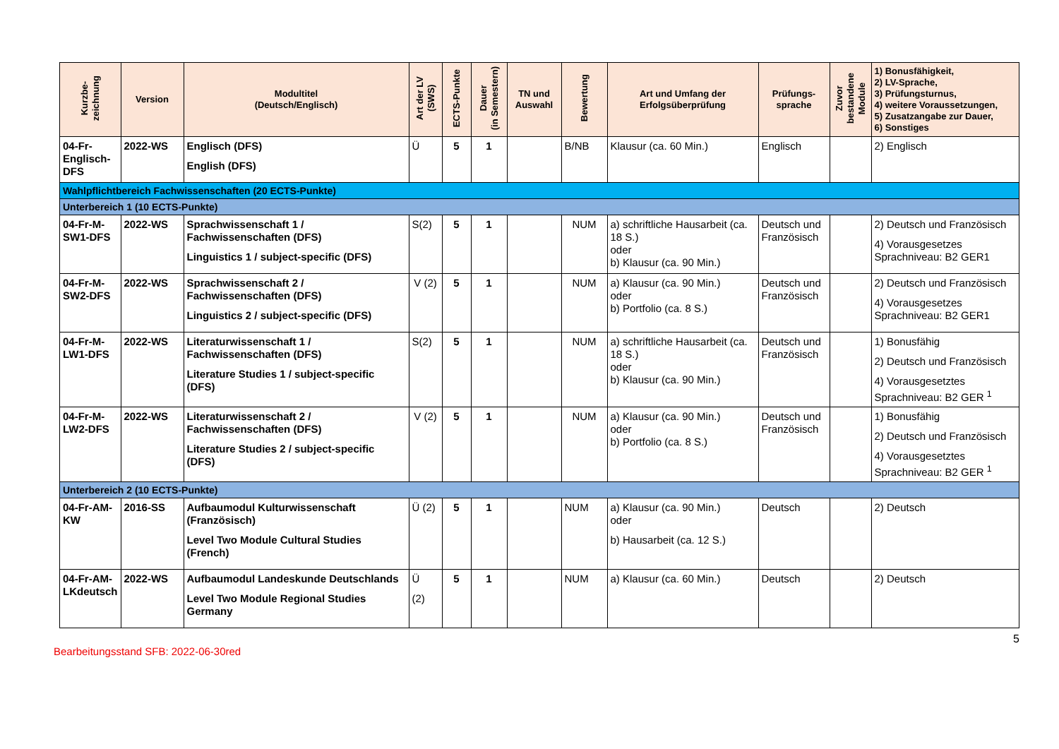| Kurzbe- zeichnung | Version | Modultitel (Deutsch/Englisch) | Art der LV (SWS) | ECTS-Punkte | Dauer (in Semestern) | TN und Auswahl | Bewertung | Art und Umfang der Erfolgsüberprüfung | Prüfungs- sprache | Zuvor bestandene Module | 1) Bonusfähigkeit, 2) LV-Sprache, 3) Prüfungsturnus, 4) weitere Voraussetzungen, 5) Zusatzangabe zur Dauer, 6) Sonstiges |
| --- | --- | --- | --- | --- | --- | --- | --- | --- | --- | --- | --- |
| 04-Fr-Englisch-DFS | 2022-WS | Englisch (DFS) English (DFS) | Ü | 5 | 1 | | B/NB | Klausur (ca. 60 Min.) | Englisch | | 2) Englisch |
| Wahlpflichtbereich Fachwissenschaften (20 ECTS-Punkte) | | | | | | | | | | | |
| Unterbereich 1 (10 ECTS-Punkte) | | | | | | | | | | | |
| 04-Fr-M-SW1-DFS | 2022-WS | Sprachwissenschaft 1 / Fachwissenschaften (DFS) Linguistics 1 / subject-specific (DFS) | S(2) | 5 | 1 | | NUM | a) schriftliche Hausarbeit (ca. 18 S.) oder b) Klausur (ca. 90 Min.) | Deutsch und Französisch | | 2) Deutsch und Französisch 4) Vorausgesetzes Sprachniveau: B2 GER1 |
| 04-Fr-M-SW2-DFS | 2022-WS | Sprachwissenschaft 2 / Fachwissenschaften (DFS) Linguistics 2 / subject-specific (DFS) | V (2) | 5 | 1 | | NUM | a) Klausur (ca. 90 Min.) oder b) Portfolio (ca. 8 S.) | Deutsch und Französisch | | 2) Deutsch und Französisch 4) Vorausgesetzes Sprachniveau: B2 GER1 |
| 04-Fr-M-LW1-DFS | 2022-WS | Literaturwissenschaft 1 / Fachwissenschaften (DFS) Literature Studies 1 / subject-specific (DFS) | S(2) | 5 | 1 | | NUM | a) schriftliche Hausarbeit (ca. 18 S.) oder b) Klausur (ca. 90 Min.) | Deutsch und Französisch | | 1) Bonusfähig 2) Deutsch und Französisch 4) Vorausgesetztes Sprachniveau: B2 GER <sup>1</sup> |
| 04-Fr-M-LW2-DFS | 2022-WS | Literaturwissenschaft 2 / Fachwissenschaften (DFS) Literature Studies 2 / subject-specific (DFS) | V (2) | 5 | 1 | | NUM | a) Klausur (ca. 90 Min.) oder b) Portfolio (ca. 8 S.) | Deutsch und Französisch | | 1) Bonusfähig 2) Deutsch und Französisch 4) Vorausgesetztes Sprachniveau: B2 GER <sup>1</sup> |
| Unterbereich 2 (10 ECTS-Punkte) | | | | | | | | | | | |
| 04-Fr-AM-KW | 2016-SS | Aufbaumodul Kulturwissenschaft (Französisch) Level Two Module Cultural Studies (French) | Ü (2) | 5 | 1 | | NUM | a) Klausur (ca. 90 Min.) oder b) Hausarbeit (ca. 12 S.) | Deutsch | | 2) Deutsch |
| 04-Fr-AM-LKdeutsch | 2022-WS | Aufbaumodul Landeskunde Deutschlands Level Two Module Regional Studies Germany | Ü (2) | 5 | 1 | | NUM | a) Klausur (ca. 60 Min.) | Deutsch | | 2) Deutsch |
5
Bearbeitungsstand SFB: 2022-06-30red